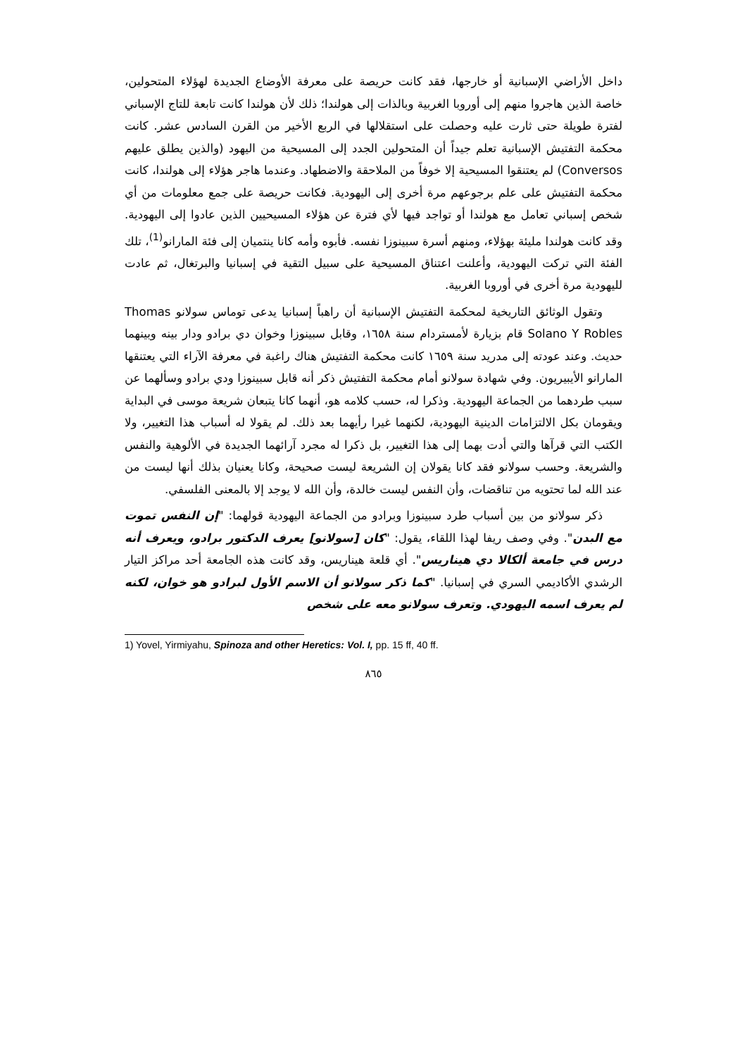داخل الأراضي الإسبانية أو خارجها، فقد كانت حريصة على معرفة الأوضاع الجديدة لهؤلاء المتحولين، خاصة الذين هاجروا منهم إلى أوروبا الغربية وبالذات إلى هولندا؛ ذلك لأن هولندا كانت تابعة للتاج الإسباني لفترة طويلة حتى ثارت عليه وحصلت على استقلالها في الربع الأخير من القرن السادس عشر. كانت محكمة التفتيش الإسبانية تعلم جيداً أن المتحولين الجدد إلى المسيحية من اليهود (والذين يطلق عليهم Conversos) لم يعتنقوا المسيحية إلا خوفاً من الملاحقة والاضطهاد. وعندما هاجر هؤلاء إلى هولندا، كانت محكمة التفتيش على علم برجوعهم مرة أخرى إلى اليهودية. فكانت حريصة على جمع معلومات من أي شخص إسباني تعامل مع هولندا أو تواجد فيها لأي فترة عن هؤلاء المسيحيين الذين عادوا إلى اليهودية. وقد كانت هولندا مليئة بهؤلاء، ومنهم أسرة سبينوزا نفسه. فأبوه وأمه كانا ينتميان إلى فئة المارانو<sup>(1)</sup>، تلك الفئة التي تركت اليهودية، وأعلنت اعتناق المسيحية على سبيل التقية في إسبانيا والبرتغال، ثم عادت لليهودية مرة أخرى في أوروبا الغربية.
وتقول الوثائق التاريخية لمحكمة التفتيش الإسبانية أن راهباً إسبانيا يدعى توماس سولانو Thomas Solano Y Robles قام بزيارة لأمستردام سنة ١٦٥٨، وقابل سبينوزا وخوان دي برادو ودار بينه وبينهما حديث. وعند عودته إلى مدريد سنة ١٦٥٩ كانت محكمة التفتيش هناك راغبة في معرفة الآراء التي يعتنقها المارانو الأيبيريون. وفي شهادة سولانو أمام محكمة التفتيش ذكر أنه قابل سبينوزا ودي برادو وسألهما عن سبب طردهما من الجماعة اليهودية. وذكرا له، حسب كلامه هو، أنهما كانا يتبعان شريعة موسى في البداية ويقومان بكل الالتزامات الدينية اليهودية، لكنهما غيرا رأيهما بعد ذلك. لم يقولا له أسباب هذا التغيير، ولا الكتب التي قرآها والتي أدت بهما إلى هذا التغيير، بل ذكرا له مجرد آرائهما الجديدة في الألوهية والنفس والشريعة. وحسب سولانو فقد كانا يقولان إن الشريعة ليست صحيحة، وكانا يعنيان بذلك أنها ليست من عند الله لما تحتويه من تناقضات، وأن النفس ليست خالدة، وأن الله لا يوجد إلا بالمعنى الفلسفي.
ذكر سولانو من بين أسباب طرد سبينوزا وبرادو من الجماعة اليهودية قولهما: "إن النفس تموت مع البدن". وفي وصف ريفا لهذا اللقاء، يقول: "كان [سولانو] يعرف الدكتور برادو، ويعرف أنه درس في جامعة ألكالا دي هيناريس". أي قلعة هيناريس، وقد كانت هذه الجامعة أحد مراكز التيار الرشدي الأكاديمي السري في إسبانيا. "كما ذكر سولانو أن الاسم الأول لبرادو هو خوان، لكنه لم يعرف اسمه اليهودي. وتعرف سولانو معه على شخص
1) Yovel, Yirmiyahu, Spinoza and other Heretics: Vol. I, pp. 15 ff, 40 ff.
٨٦٥